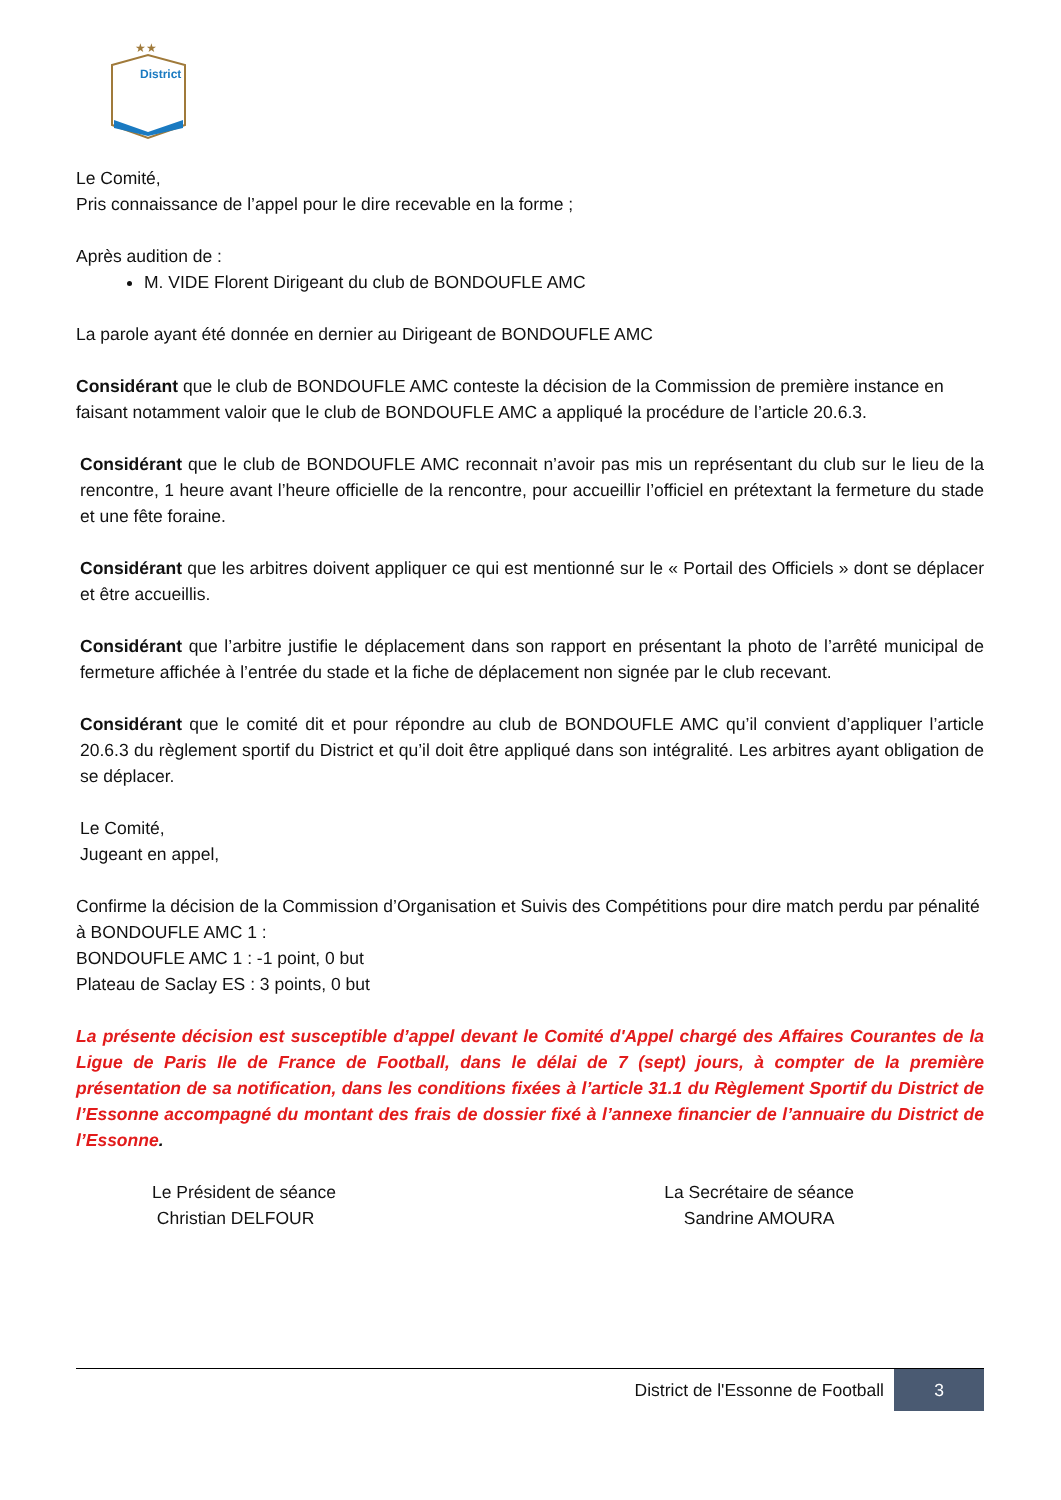★★
District
Le Comité,
Pris connaissance de l’appel pour le dire recevable en la forme ;
Après audition de :
M. VIDE Florent Dirigeant du club de BONDOUFLE AMC
La parole ayant été donnée en dernier au Dirigeant de BONDOUFLE AMC
Considérant que le club de BONDOUFLE AMC conteste la décision de la Commission de première instance en faisant notamment valoir que le club de BONDOUFLE AMC a appliqué la procédure de l’article 20.6.3.
Considérant que le club de BONDOUFLE AMC reconnait n’avoir pas mis un représentant du club sur le lieu de la rencontre, 1 heure avant l’heure officielle de la rencontre, pour accueillir l’officiel en prétextant la fermeture du stade et une fête foraine.
Considérant que les arbitres doivent appliquer ce qui est mentionné sur le « Portail des Officiels » dont se déplacer et être accueillis.
Considérant que l’arbitre justifie le déplacement dans son rapport en présentant la photo de l’arrêté municipal de fermeture affichée à l’entrée du stade et la fiche de déplacement non signée par le club recevant.
Considérant que le comité dit et pour répondre au club de BONDOUFLE AMC qu’il convient d’appliquer l’article 20.6.3 du règlement sportif du District et qu’il doit être appliqué dans son intégralité. Les arbitres ayant obligation de se déplacer.
Le Comité,
Jugeant en appel,
Confirme la décision de la Commission d’Organisation et Suivis des Compétitions pour dire match perdu par pénalité à BONDOUFLE AMC 1 :
BONDOUFLE AMC 1 : -1 point, 0 but
Plateau de Saclay ES : 3 points, 0 but
La présente décision est susceptible d’appel devant le Comité d'Appel chargé des Affaires Courantes de la Ligue de Paris Ile de France de Football, dans le délai de 7 (sept) jours, à compter de la première présentation de sa notification, dans les conditions fixées à l’article 31.1 du Règlement Sportif du District de l’Essonne accompagné du montant des frais de dossier fixé à l’annexe financier de l’annuaire du District de l’Essonne.
Le Président de séance
Christian DELFOUR
La Secrétaire de séance
Sandrine AMOURA
District de l'Essonne de Football
3